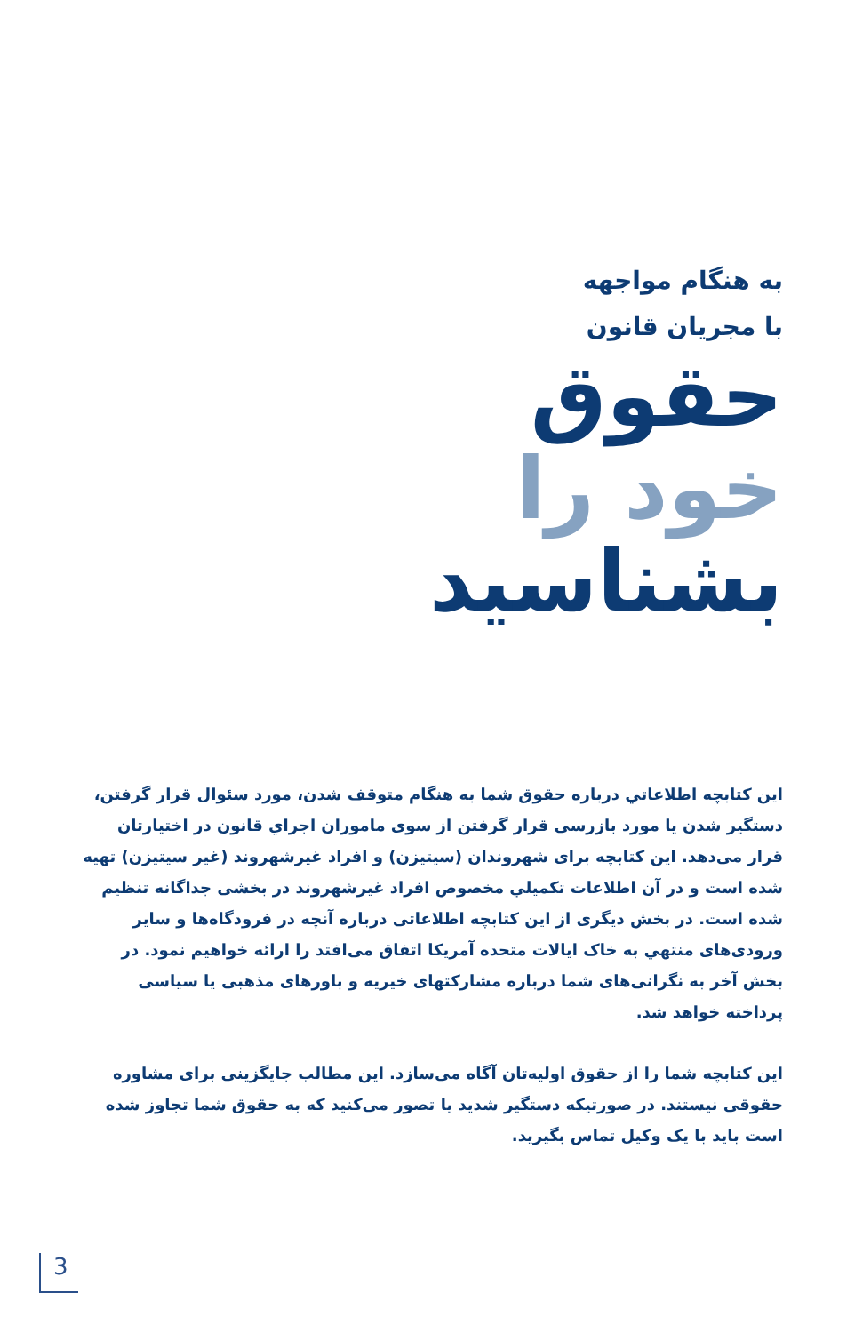به هنگام مواجهه
با مجریان قانون
حقوق
خود را
بشناسید
این کتابچه اطلاعاتي درباره حقوق شما به هنگام متوقف شدن، مورد سئوال قرار گرفتن، دستگیر شدن یا مورد بازرسی قرار گرفتن از سوی ماموران اجراي قانون در اختیارتان قرار می‌دهد. این کتابچه برای شهروندان (سیتیزن) و افراد غیرشهروند (غیر سیتیزن) تهیه شده است و در آن اطلاعات تکمیلي مخصوص افراد غیرشهروند در بخشی جداگانه تنظیم شده است. در بخش دیگری از این کتابچه اطلاعاتی درباره آنچه در فرودگاه‌ها و سایر ورودی‌های منتهي به خاک ایالات متحده آمریکا اتفاق می‌افتد را ارائه خواهیم نمود. در بخش آخر به نگرانی‌های شما درباره مشارکتهای خیریه و باورهای مذهبی یا سیاسی پرداخته خواهد شد.
این کتابچه شما را از حقوق اولیه‌تان آگاه می‌سازد. این مطالب جایگزینی برای مشاوره حقوقی نیستند. در صورتیکه دستگیر شدید یا تصور می‌کنید که به حقوق شما تجاوز شده است باید با یک وکیل تماس بگیرید.
3